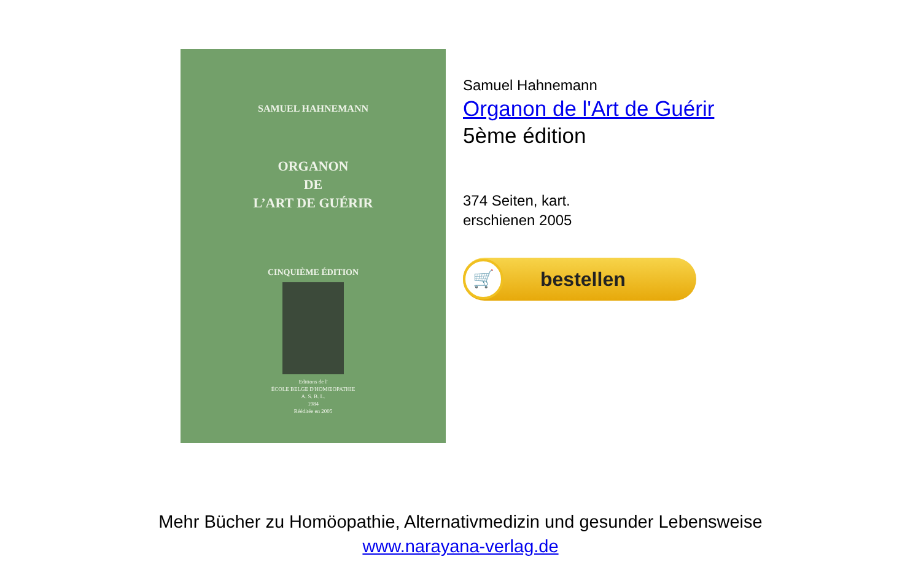SAMUEL HAHNEMANN
ORGANON
DE
L’ART DE GUÉRIR
CINQUIÈME ÉDITION
Editions de l'
ÉCOLE BELGE D'HOMŒOPATHIE
A. S. B. L.
1984
Rééditée en 2005
Samuel Hahnemann
Organon de l'Art de Guérir
5ème édition
374 Seiten, kart.
erschienen 2005
🛒
bestellen
Mehr Bücher zu Homöopathie, Alternativmedizin und gesunder Lebensweise
www.narayana-verlag.de